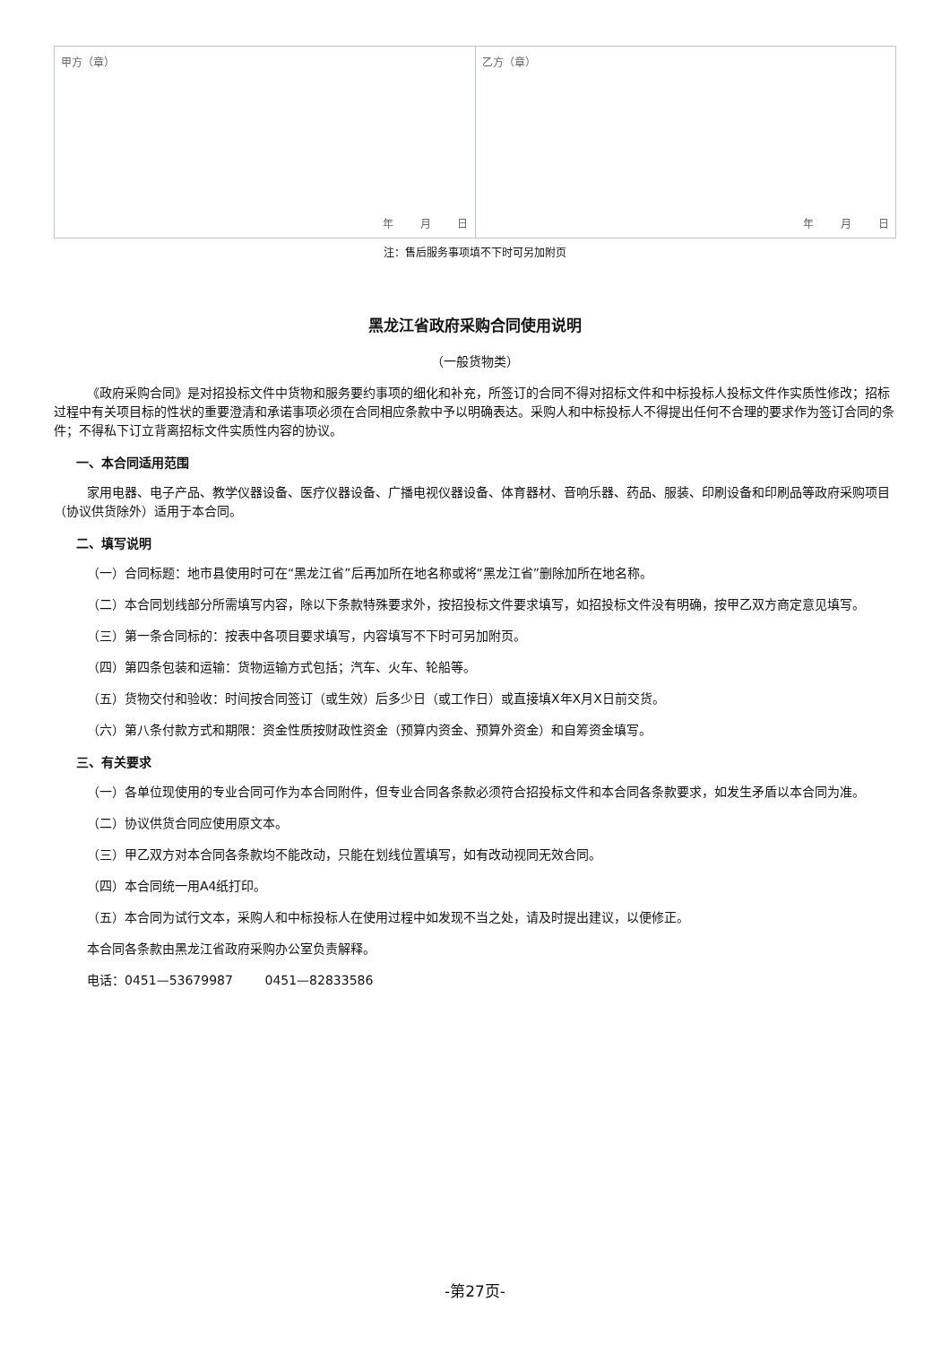| 甲方（章） 年 月 日 | 乙方（章） 年 月 日 |
注：售后服务事项填不下时可另加附页
黑龙江省政府采购合同使用说明
（一般货物类）
《政府采购合同》是对招投标文件中货物和服务要约事项的细化和补充，所签订的合同不得对招标文件和中标投标人投标文件作实质性修改；招标过程中有关项目标的性状的重要澄清和承诺事项必须在合同相应条款中予以明确表达。采购人和中标投标人不得提出任何不合理的要求作为签订合同的条件；不得私下订立背离招标文件实质性内容的协议。
一、本合同适用范围
家用电器、电子产品、教学仪器设备、医疗仪器设备、广播电视仪器设备、体育器材、音响乐器、药品、服装、印刷设备和印刷品等政府采购项目（协议供货除外）适用于本合同。
二、填写说明
（一）合同标题：地市县使用时可在“黑龙江省”后再加所在地名称或将“黑龙江省”删除加所在地名称。
（二）本合同划线部分所需填写内容，除以下条款特殊要求外，按招投标文件要求填写，如招投标文件没有明确，按甲乙双方商定意见填写。
（三）第一条合同标的：按表中各项目要求填写，内容填写不下时可另加附页。
（四）第四条包装和运输：货物运输方式包括；汽车、火车、轮船等。
（五）货物交付和验收：时间按合同签订（或生效）后多少日（或工作日）或直接填X年X月X日前交货。
（六）第八条付款方式和期限：资金性质按财政性资金（预算内资金、预算外资金）和自筹资金填写。
三、有关要求
（一）各单位现使用的专业合同可作为本合同附件，但专业合同各条款必须符合招投标文件和本合同各条款要求，如发生矛盾以本合同为准。
（二）协议供货合同应使用原文本。
（三）甲乙双方对本合同各条款均不能改动，只能在划线位置填写，如有改动视同无效合同。
（四）本合同统一用A4纸打印。
（五）本合同为试行文本，采购人和中标投标人在使用过程中如发现不当之处，请及时提出建议，以便修正。
本合同各条款由黑龙江省政府采购办公室负责解释。
电话：0451—53679987 0451—82833586
-第27页-